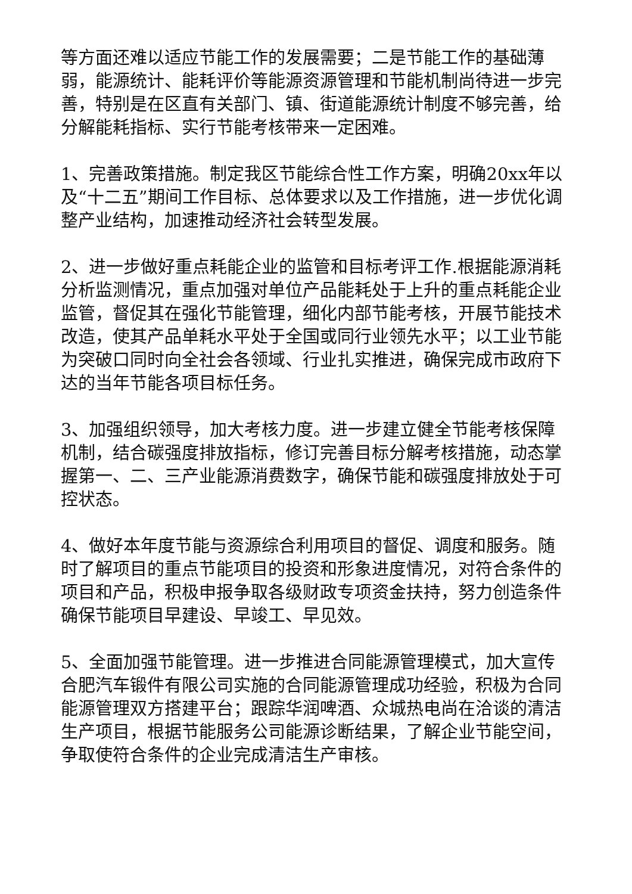等方面还难以适应节能工作的发展需要；二是节能工作的基础薄弱，能源统计、能耗评价等能源资源管理和节能机制尚待进一步完善，特别是在区直有关部门、镇、街道能源统计制度不够完善，给分解能耗指标、实行节能考核带来一定困难。
1、完善政策措施。制定我区节能综合性工作方案，明确20xx年以及“十二五”期间工作目标、总体要求以及工作措施，进一步优化调整产业结构，加速推动经济社会转型发展。
2、进一步做好重点耗能企业的监管和目标考评工作.根据能源消耗分析监测情况，重点加强对单位产品能耗处于上升的重点耗能企业监管，督促其在强化节能管理，细化内部节能考核，开展节能技术改造，使其产品单耗水平处于全国或同行业领先水平；以工业节能为突破口同时向全社会各领域、行业扎实推进，确保完成市政府下达的当年节能各项目标任务。
3、加强组织领导，加大考核力度。进一步建立健全节能考核保障机制，结合碳强度排放指标，修订完善目标分解考核措施，动态掌握第一、二、三产业能源消费数字，确保节能和碳强度排放处于可控状态。
4、做好本年度节能与资源综合利用项目的督促、调度和服务。随时了解项目的重点节能项目的投资和形象进度情况，对符合条件的项目和产品，积极申报争取各级财政专项资金扶持，努力创造条件确保节能项目早建设、早竣工、早见效。
5、全面加强节能管理。进一步推进合同能源管理模式，加大宣传合肥汽车锻件有限公司实施的合同能源管理成功经验，积极为合同能源管理双方搭建平台；跟踪华润啤酒、众城热电尚在洽谈的清洁生产项目，根据节能服务公司能源诊断结果，了解企业节能空间，争取使符合条件的企业完成清洁生产审核。